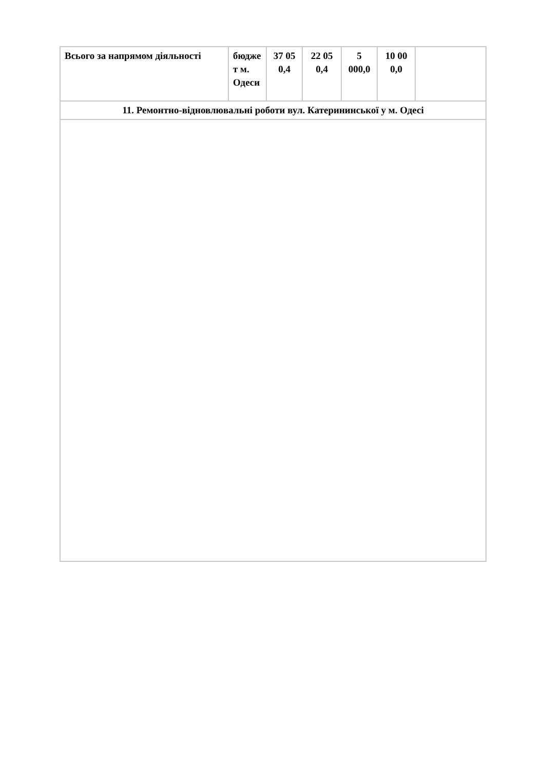| Всього за напрямом діяльності | бюдже т м. Одеси | 37 05 0,4 | 22 05 0,4 | 5 000,0 | 10 00 0,0 | |
| 11. Ремонтно-відновлювальні роботи вул. Катерининської у м. Одесі | | | | | | |